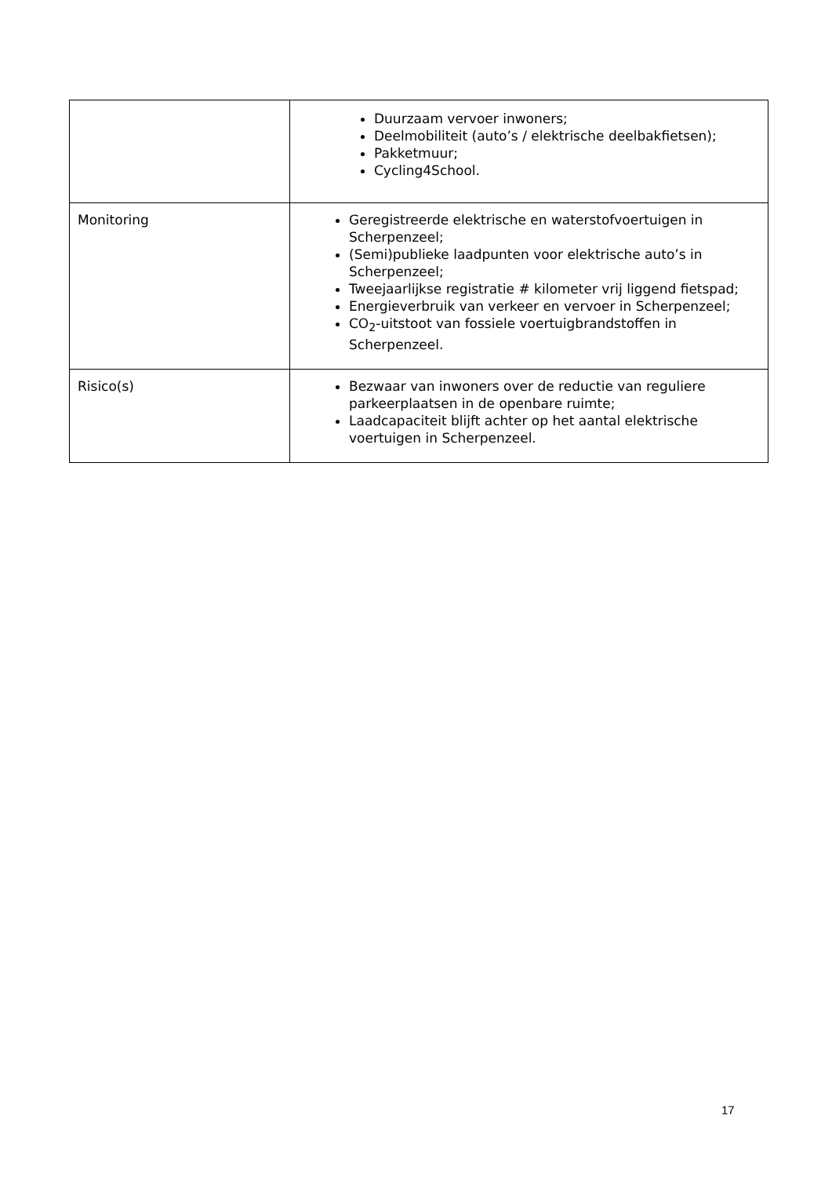| | Duurzaam vervoer inwoners; Deelmobiliteit (auto’s / elektrische deelbakfietsen); Pakketmuur; Cycling4School. |
| Monitoring | Geregistreerde elektrische en waterstofvoertuigen in Scherpenzeel; (Semi)publieke laadpunten voor elektrische auto’s in Scherpenzeel; Tweejaarlijkse registratie # kilometer vrij liggend fietspad; Energieverbruik van verkeer en vervoer in Scherpenzeel; CO<sub>2</sub>-uitstoot van fossiele voertuigbrandstoffen in Scherpenzeel. |
| Risico(s) | Bezwaar van inwoners over de reductie van reguliere parkeerplaatsen in de openbare ruimte; Laadcapaciteit blijft achter op het aantal elektrische voertuigen in Scherpenzeel. |
17